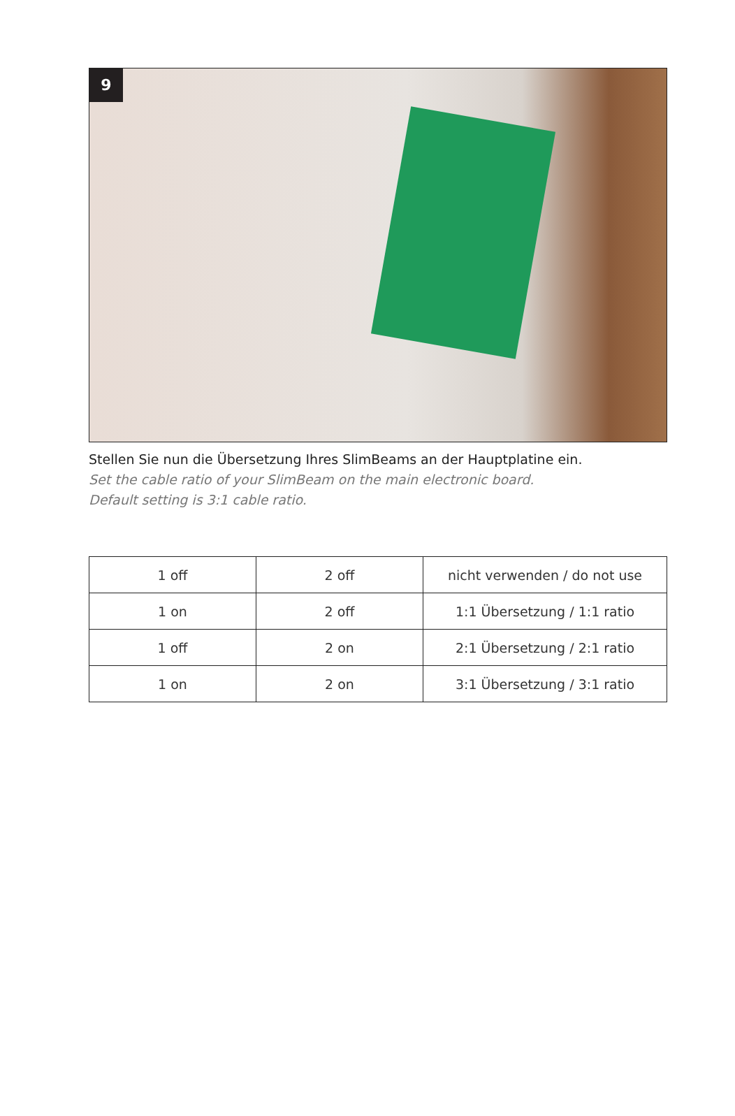9
Stellen Sie nun die Übersetzung Ihres SlimBeams an der Hauptplatine ein.
Set the cable ratio of your SlimBeam on the main electronic board.
Default setting is 3:1 cable ratio.
| 1 off | 2 off | nicht verwenden / do not use |
| 1 on | 2 off | 1:1 Übersetzung / 1:1 ratio |
| 1 off | 2 on | 2:1 Übersetzung / 2:1 ratio |
| 1 on | 2 on | 3:1 Übersetzung / 3:1 ratio |